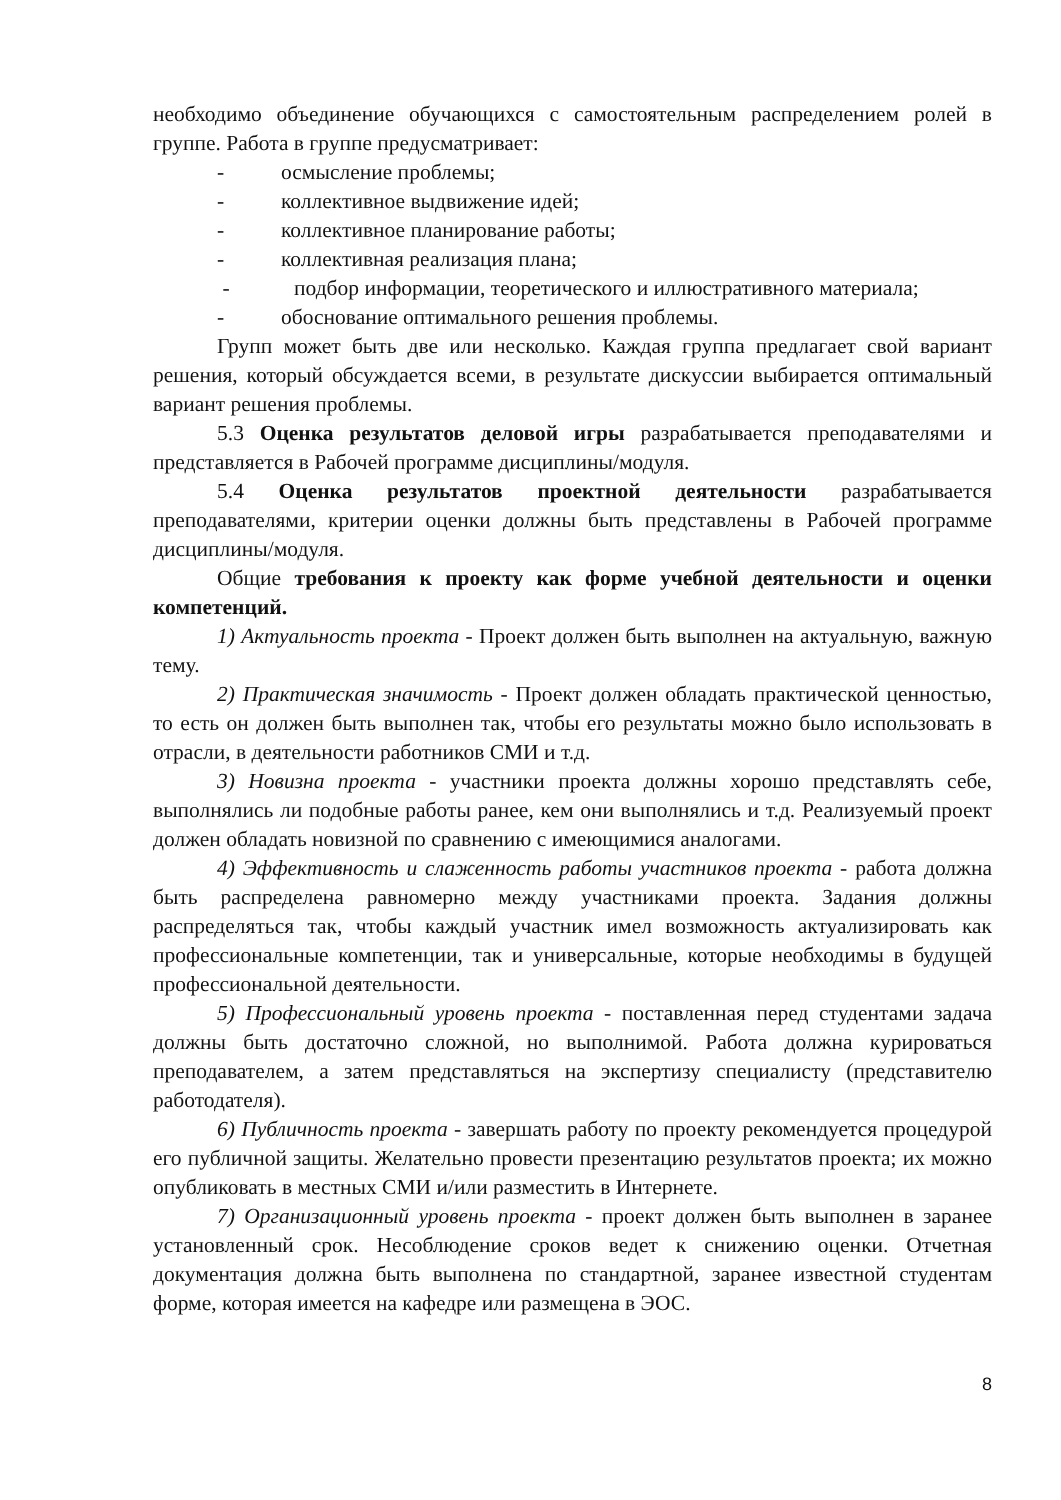необходимо объединение обучающихся с самостоятельным распределением ролей в группе. Работа в группе предусматривает:
- осмысление проблемы;
- коллективное выдвижение идей;
- коллективное планирование работы;
- коллективная реализация плана;
- подбор информации, теоретического и иллюстративного материала;
- обоснование оптимального решения проблемы.
Групп может быть две или несколько. Каждая группа предлагает свой вариант решения, который обсуждается всеми, в результате дискуссии выбирается оптимальный вариант решения проблемы.
5.3 Оценка результатов деловой игры разрабатывается преподавателями и представляется в Рабочей программе дисциплины/модуля.
5.4 Оценка результатов проектной деятельности разрабатывается преподавателями, критерии оценки должны быть представлены в Рабочей программе дисциплины/модуля.
Общие требования к проекту как форме учебной деятельности и оценки компетенций.
1) Актуальность проекта - Проект должен быть выполнен на актуальную, важную тему.
2) Практическая значимость - Проект должен обладать практической ценностью, то есть он должен быть выполнен так, чтобы его результаты можно было использовать в отрасли, в деятельности работников СМИ и т.д.
3) Новизна проекта - участники проекта должны хорошо представлять себе, выполнялись ли подобные работы ранее, кем они выполнялись и т.д. Реализуемый проект должен обладать новизной по сравнению с имеющимися аналогами.
4) Эффективность и слаженность работы участников проекта - работа должна быть распределена равномерно между участниками проекта. Задания должны распределяться так, чтобы каждый участник имел возможность актуализировать как профессиональные компетенции, так и универсальные, которые необходимы в будущей профессиональной деятельности.
5) Профессиональный уровень проекта - поставленная перед студентами задача должны быть достаточно сложной, но выполнимой. Работа должна курироваться преподавателем, а затем представляться на экспертизу специалисту (представителю работодателя).
6) Публичность проекта - завершать работу по проекту рекомендуется процедурой его публичной защиты. Желательно провести презентацию результатов проекта; их можно опубликовать в местных СМИ и/или разместить в Интернете.
7) Организационный уровень проекта - проект должен быть выполнен в заранее установленный срок. Несоблюдение сроков ведет к снижению оценки. Отчетная документация должна быть выполнена по стандартной, заранее известной студентам форме, которая имеется на кафедре или размещена в ЭОС.
8